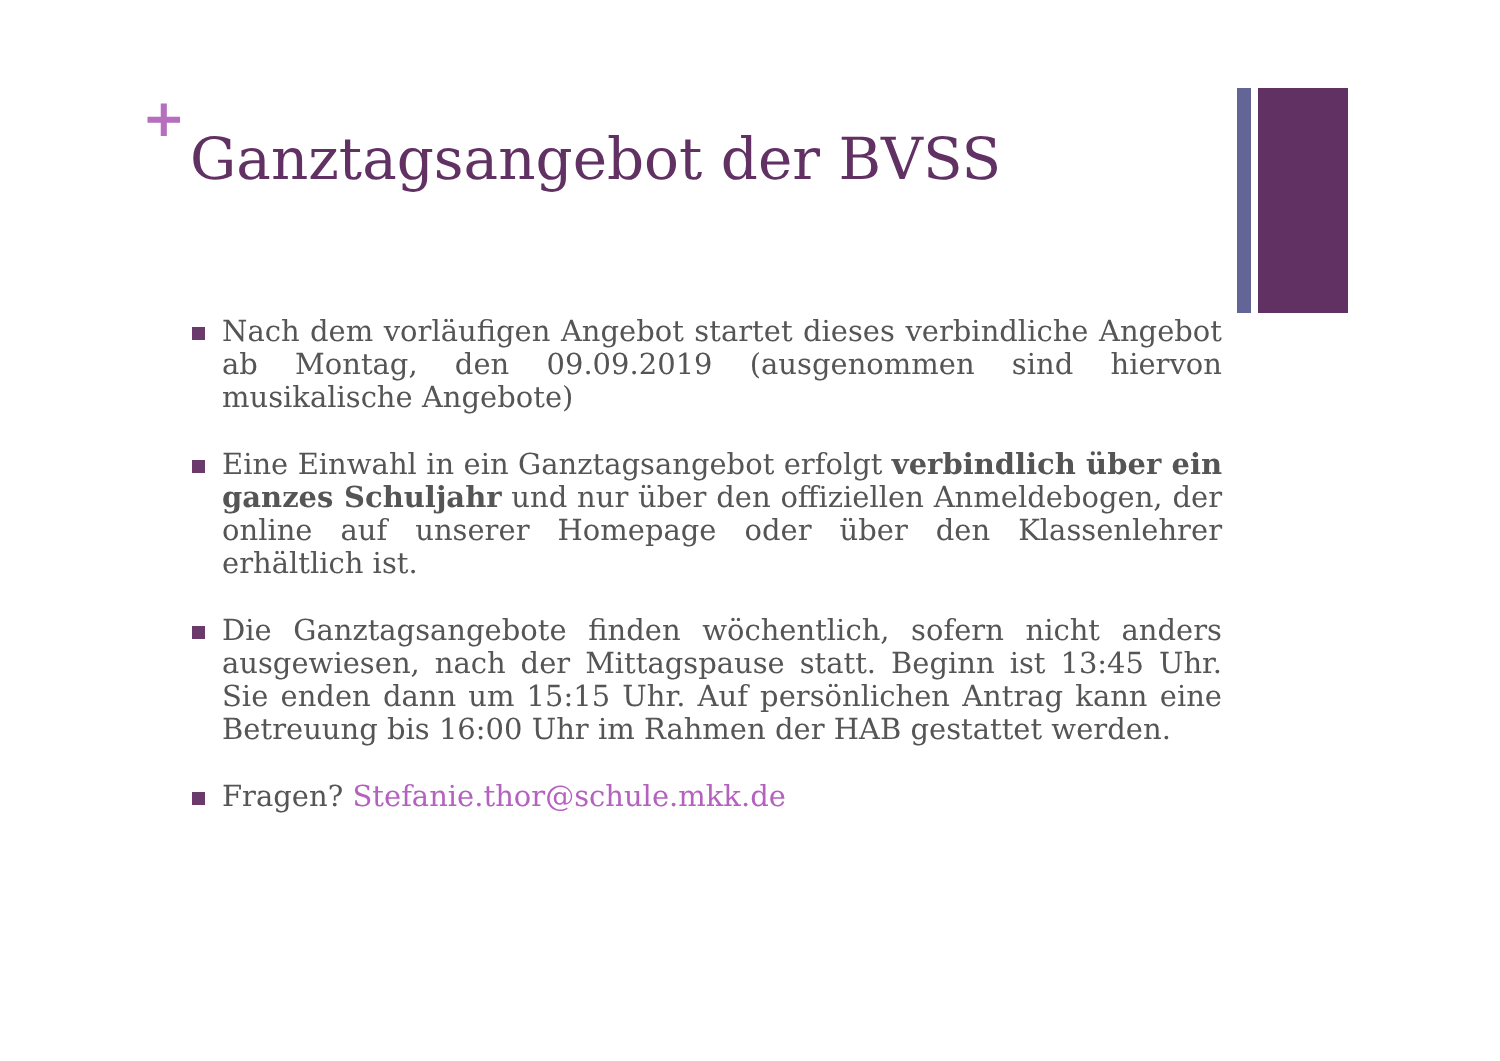+
Ganztagsangebot der BVSS
Nach dem vorläufigen Angebot startet dieses verbindliche Angebot ab Montag, den 09.09.2019 (ausgenommen sind hiervon musikalische Angebote)
Eine Einwahl in ein Ganztagsangebot erfolgt verbindlich über ein ganzes Schuljahr und nur über den offiziellen Anmeldebogen, der online auf unserer Homepage oder über den Klassenlehrer erhältlich ist.
Die Ganztagsangebote finden wöchentlich, sofern nicht anders ausgewiesen, nach der Mittagspause statt. Beginn ist 13:45 Uhr. Sie enden dann um 15:15 Uhr. Auf persönlichen Antrag kann eine Betreuung bis 16:00 Uhr im Rahmen der HAB gestattet werden.
Fragen? Stefanie.thor@schule.mkk.de